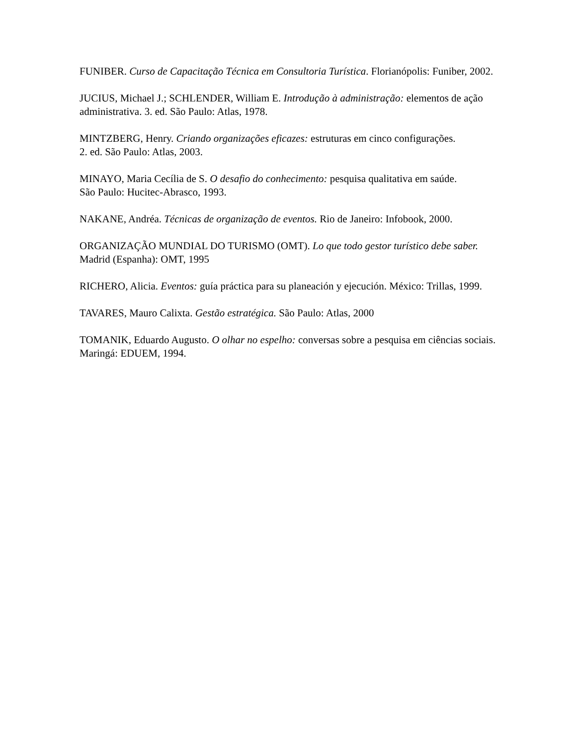FUNIBER. Curso de Capacitação Técnica em Consultoria Turística. Florianópolis: Funiber, 2002.
JUCIUS, Michael J.; SCHLENDER, William E. Introdução à administração: elementos de ação administrativa. 3. ed. São Paulo: Atlas, 1978.
MINTZBERG, Henry. Criando organizações eficazes: estruturas em cinco configurações.
2. ed. São Paulo: Atlas, 2003.
MINAYO, Maria Cecília de S. O desafio do conhecimento: pesquisa qualitativa em saúde.
São Paulo: Hucitec-Abrasco, 1993.
NAKANE, Andréa. Técnicas de organização de eventos. Rio de Janeiro: Infobook, 2000.
ORGANIZAÇÃO MUNDIAL DO TURISMO (OMT). Lo que todo gestor turístico debe saber. Madrid (Espanha): OMT, 1995
RICHERO, Alicia. Eventos: guía práctica para su planeación y ejecución. México: Trillas, 1999.
TAVARES, Mauro Calixta. Gestão estratégica. São Paulo: Atlas, 2000
TOMANIK, Eduardo Augusto. O olhar no espelho: conversas sobre a pesquisa em ciências sociais. Maringá: EDUEM, 1994.